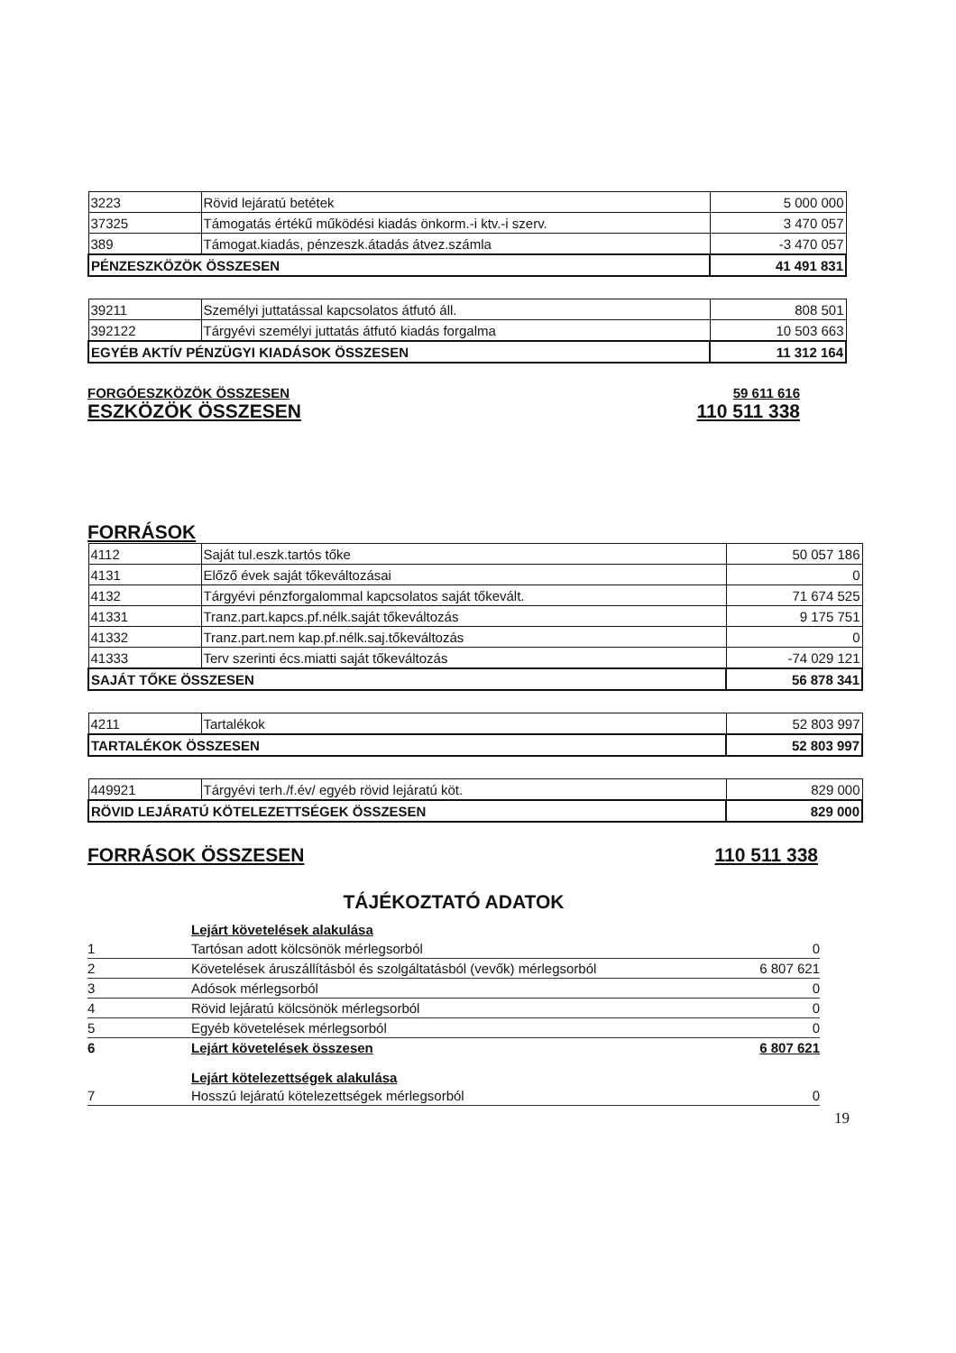| 3223 | Rövid lejáratú betétek | 5 000 000 |
| 37325 | Támogatás értékű működési kiadás önkorm.-i ktv.-i szerv. | 3 470 057 |
| 389 | Támogat.kiadás, pénzeszk.átadás átvez.számla | -3 470 057 |
| PÉNZESZKÖZÖK ÖSSZESEN | | 41 491 831 |
| 39211 | Személyi juttatással kapcsolatos átfutó áll. | 808 501 |
| 392122 | Tárgyévi személyi juttatás átfutó kiadás forgalma | 10 503 663 |
| EGYÉB AKTÍV PÉNZÜGYI KIADÁSOK ÖSSZESEN | | 11 312 164 |
FORGÓESZKÖZÖK ÖSSZESEN 59 611 616
ESZKÖZÖK ÖSSZESEN 110 511 338
FORRÁSOK
| 4112 | Saját tul.eszk.tartós tőke | 50 057 186 |
| 4131 | Előző évek saját tőkeváltozásai | 0 |
| 4132 | Tárgyévi pénzforgalommal kapcsolatos saját tőkevált. | 71 674 525 |
| 41331 | Tranz.part.kapcs.pf.nélk.saját tőkeváltozás | 9 175 751 |
| 41332 | Tranz.part.nem kap.pf.nélk.saj.tőkeváltozás | 0 |
| 41333 | Terv szerinti écs.miatti saját tőkeváltozás | -74 029 121 |
| SAJÁT TŐKE ÖSSZESEN | | 56 878 341 |
| 4211 | Tartalékok | 52 803 997 |
| TARTALÉKOK ÖSSZESEN | | 52 803 997 |
| 449921 | Tárgyévi terh./f.év/ egyéb rövid lejáratú köt. | 829 000 |
| RÖVID LEJÁRATÚ KÖTELEZETTSÉGEK ÖSSZESEN | | 829 000 |
FORRÁSOK ÖSSZESEN 110 511 338
TÁJÉKOZTATÓ ADATOK
| | Lejárt követelések alakulása | |
| 1 | Tartósan adott kölcsönök mérlegsorból | 0 |
| 2 | Követelések áruszállításból és szolgáltatásból (vevők) mérlegsorból | 6 807 621 |
| 3 | Adósok mérlegsorból | 0 |
| 4 | Rövid lejáratú kölcsönök mérlegsorból | 0 |
| 5 | Egyéb követelések mérlegsorból | 0 |
| 6 | Lejárt követelések összesen | 6 807 621 |
| | Lejárt kötelezettségek alakulása | |
| 7 | Hosszú lejáratú kötelezettségek mérlegsorból | 0 |
19